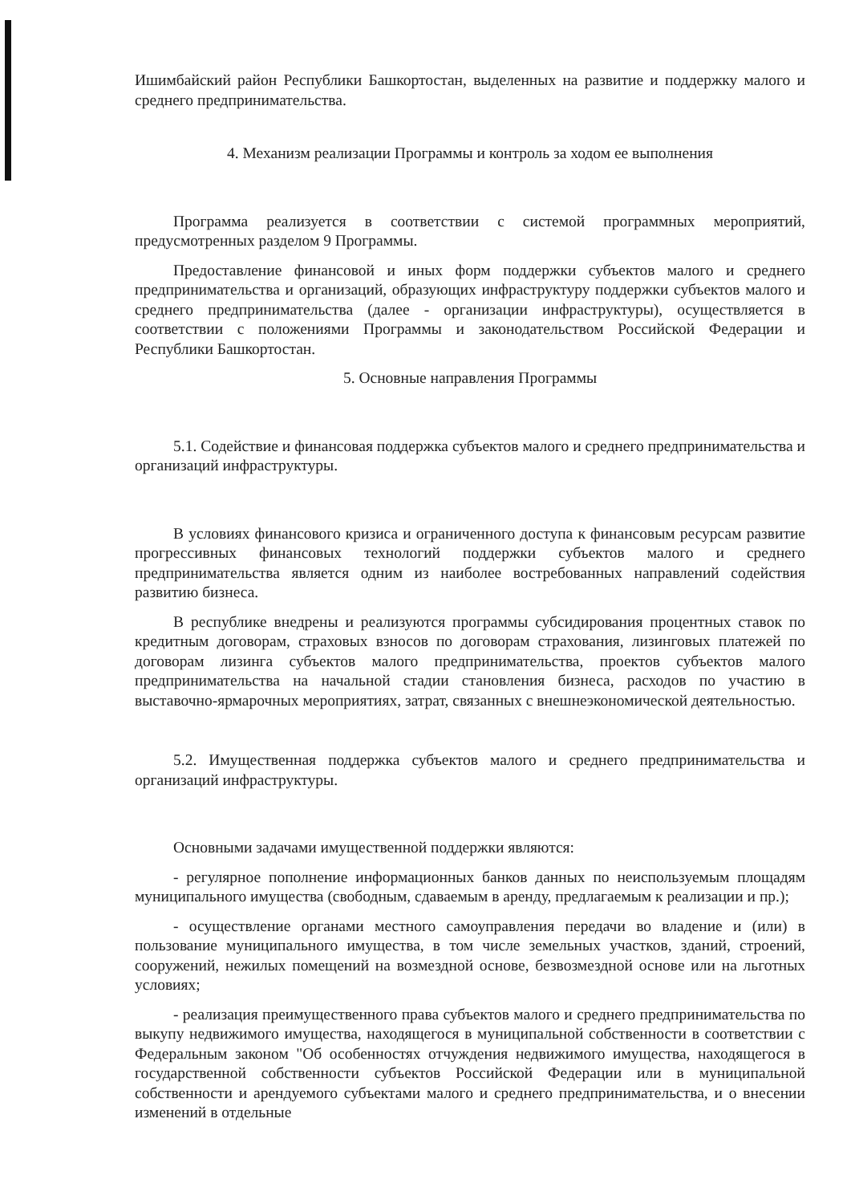Ишимбайский район Республики Башкортостан, выделенных на развитие и поддержку малого и среднего предпринимательства.
4. Механизм реализации Программы и контроль за ходом ее выполнения
Программа реализуется в соответствии с системой программных мероприятий, предусмотренных разделом 9 Программы.
Предоставление финансовой и иных форм поддержки субъектов малого и среднего предпринимательства и организаций, образующих инфраструктуру поддержки субъектов малого и среднего предпринимательства (далее - организации инфраструктуры), осуществляется в соответствии с положениями Программы и законодательством Российской Федерации и Республики Башкортостан.
5. Основные направления Программы
5.1. Содействие и финансовая поддержка субъектов малого и среднего предпринимательства и организаций инфраструктуры.
В условиях финансового кризиса и ограниченного доступа к финансовым ресурсам развитие прогрессивных финансовых технологий поддержки субъектов малого и среднего предпринимательства является одним из наиболее востребованных направлений содействия развитию бизнеса.
В республике внедрены и реализуются программы субсидирования процентных ставок по кредитным договорам, страховых взносов по договорам страхования, лизинговых платежей по договорам лизинга субъектов малого предпринимательства, проектов субъектов малого предпринимательства на начальной стадии становления бизнеса, расходов по участию в выставочно-ярмарочных мероприятиях, затрат, связанных с внешнеэкономической деятельностью.
5.2. Имущественная поддержка субъектов малого и среднего предпринимательства и организаций инфраструктуры.
Основными задачами имущественной поддержки являются:
- регулярное пополнение информационных банков данных по неиспользуемым площадям муниципального имущества (свободным, сдаваемым в аренду, предлагаемым к реализации и пр.);
- осуществление органами местного самоуправления передачи во владение и (или) в пользование муниципального имущества, в том числе земельных участков, зданий, строений, сооружений, нежилых помещений на возмездной основе, безвозмездной основе или на льготных условиях;
- реализация преимущественного права субъектов малого и среднего предпринимательства по выкупу недвижимого имущества, находящегося в муниципальной собственности в соответствии с Федеральным законом "Об особенностях отчуждения недвижимого имущества, находящегося в государственной собственности субъектов Российской Федерации или в муниципальной собственности и арендуемого субъектами малого и среднего предпринимательства, и о внесении изменений в отдельные